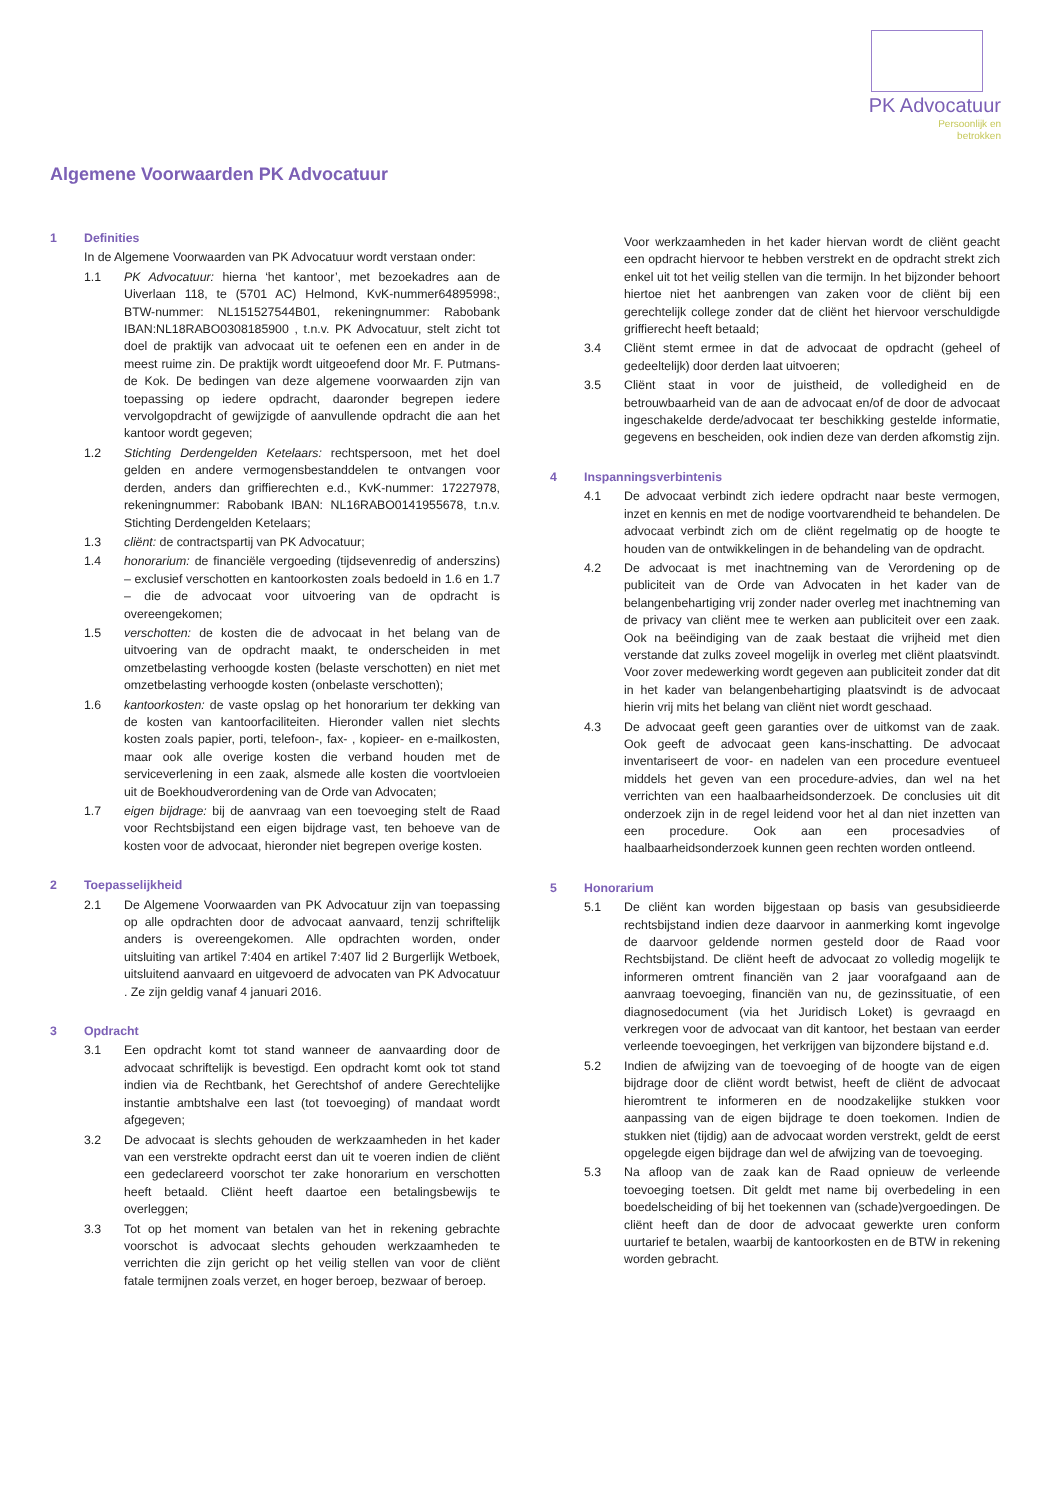PK Advocatuur
Persoonlijk en
betrokken
Algemene Voorwaarden PK Advocatuur
1 Definities
In de Algemene Voorwaarden van PK Advocatuur wordt verstaan onder:
1.1 PK Advocatuur: hierna ‘het kantoor’, met bezoekadres aan de Uiverlaan 118, te (5701 AC) Helmond, KvK-nummer64895998:, BTW-nummer: NL151527544B01, rekeningnummer: Rabobank IBAN:NL18RABO0308185900 , t.n.v. PK Advocatuur, stelt zicht tot doel de praktijk van advocaat uit te oefenen een en ander in de meest ruime zin. De praktijk wordt uitgeoefend door Mr. F. Putmans-de Kok. De bedingen van deze algemene voorwaarden zijn van toepassing op iedere opdracht, daaronder begrepen iedere vervolgopdracht of gewijzigde of aanvullende opdracht die aan het kantoor wordt gegeven;
1.2 Stichting Derdengelden Ketelaars: rechtspersoon, met het doel gelden en andere vermogensbestanddelen te ontvangen voor derden, anders dan griffierechten e.d., KvK-nummer: 17227978, rekeningnummer: Rabobank IBAN: NL16RABO0141955678, t.n.v. Stichting Derdengelden Ketelaars;
1.3 cliënt: de contractspartij van PK Advocatuur;
1.4 honorarium: de financiële vergoeding (tijdsevenredig of anderszins) – exclusief verschotten en kantoorkosten zoals bedoeld in 1.6 en 1.7 – die de advocaat voor uitvoering van de opdracht is overeengekomen;
1.5 verschotten: de kosten die de advocaat in het belang van de uitvoering van de opdracht maakt, te onderscheiden in met omzetbelasting verhoogde kosten (belaste verschotten) en niet met omzetbelasting verhoogde kosten (onbelaste verschotten);
1.6 kantoorkosten: de vaste opslag op het honorarium ter dekking van de kosten van kantoorfaciliteiten. Hieronder vallen niet slechts kosten zoals papier, porti, telefoon-, fax- , kopieer- en e-mailkosten, maar ook alle overige kosten die verband houden met de serviceverlening in een zaak, alsmede alle kosten die voortvloeien uit de Boekhoudverordening van de Orde van Advocaten;
1.7 eigen bijdrage: bij de aanvraag van een toevoeging stelt de Raad voor Rechtsbijstand een eigen bijdrage vast, ten behoeve van de kosten voor de advocaat, hieronder niet begrepen overige kosten.
2 Toepasselijkheid
2.1 De Algemene Voorwaarden van PK Advocatuur zijn van toepassing op alle opdrachten door de advocaat aanvaard, tenzij schriftelijk anders is overeengekomen. Alle opdrachten worden, onder uitsluiting van artikel 7:404 en artikel 7:407 lid 2 Burgerlijk Wetboek, uitsluitend aanvaard en uitgevoerd de advocaten van PK Advocatuur . Ze zijn geldig vanaf 4 januari 2016.
3 Opdracht
3.1 Een opdracht komt tot stand wanneer de aanvaarding door de advocaat schriftelijk is bevestigd. Een opdracht komt ook tot stand indien via de Rechtbank, het Gerechtshof of andere Gerechtelijke instantie ambtshalve een last (tot toevoeging) of mandaat wordt afgegeven;
3.2 De advocaat is slechts gehouden de werkzaamheden in het kader van een verstrekte opdracht eerst dan uit te voeren indien de cliënt een gedeclareerd voorschot ter zake honorarium en verschotten heeft betaald. Cliënt heeft daartoe een betalingsbewijs te overleggen;
3.3 Tot op het moment van betalen van het in rekening gebrachte voorschot is advocaat slechts gehouden werkzaamheden te verrichten die zijn gericht op het veilig stellen van voor de cliënt fatale termijnen zoals verzet, en hoger beroep, bezwaar of beroep.
Voor werkzaamheden in het kader hiervan wordt de cliënt geacht een opdracht hiervoor te hebben verstrekt en de opdracht strekt zich enkel uit tot het veilig stellen van die termijn. In het bijzonder behoort hiertoe niet het aanbrengen van zaken voor de cliënt bij een gerechtelijk college zonder dat de cliënt het hiervoor verschuldigde griffierecht heeft betaald;
3.4 Cliënt stemt ermee in dat de advocaat de opdracht (geheel of gedeeltelijk) door derden laat uitvoeren;
3.5 Cliënt staat in voor de juistheid, de volledigheid en de betrouwbaarheid van de aan de advocaat en/of de door de advocaat ingeschakelde derde/advocaat ter beschikking gestelde informatie, gegevens en bescheiden, ook indien deze van derden afkomstig zijn.
4 Inspanningsverbintenis
4.1 De advocaat verbindt zich iedere opdracht naar beste vermogen, inzet en kennis en met de nodige voortvarendheid te behandelen. De advocaat verbindt zich om de cliënt regelmatig op de hoogte te houden van de ontwikkelingen in de behandeling van de opdracht.
4.2 De advocaat is met inachtneming van de Verordening op de publiciteit van de Orde van Advocaten in het kader van de belangenbehartiging vrij zonder nader overleg met inachtneming van de privacy van cliënt mee te werken aan publiciteit over een zaak. Ook na beëindiging van de zaak bestaat die vrijheid met dien verstande dat zulks zoveel mogelijk in overleg met cliënt plaatsvindt. Voor zover medewerking wordt gegeven aan publiciteit zonder dat dit in het kader van belangenbehartiging plaatsvindt is de advocaat hierin vrij mits het belang van cliënt niet wordt geschaad.
4.3 De advocaat geeft geen garanties over de uitkomst van de zaak. Ook geeft de advocaat geen kans-inschatting. De advocaat inventariseert de voor- en nadelen van een procedure eventueel middels het geven van een procedure-advies, dan wel na het verrichten van een haalbaarheidsonderzoek. De conclusies uit dit onderzoek zijn in de regel leidend voor het al dan niet inzetten van een procedure. Ook aan een procesadvies of haalbaarheidsonderzoek kunnen geen rechten worden ontleend.
5 Honorarium
5.1 De cliënt kan worden bijgestaan op basis van gesubsidieerde rechtsbijstand indien deze daarvoor in aanmerking komt ingevolge de daarvoor geldende normen gesteld door de Raad voor Rechtsbijstand. De cliënt heeft de advocaat zo volledig mogelijk te informeren omtrent financiën van 2 jaar voorafgaand aan de aanvraag toevoeging, financiën van nu, de gezinssituatie, of een diagnosedocument (via het Juridisch Loket) is gevraagd en verkregen voor de advocaat van dit kantoor, het bestaan van eerder verleende toevoegingen, het verkrijgen van bijzondere bijstand e.d.
5.2 Indien de afwijzing van de toevoeging of de hoogte van de eigen bijdrage door de cliënt wordt betwist, heeft de cliënt de advocaat hieromtrent te informeren en de noodzakelijke stukken voor aanpassing van de eigen bijdrage te doen toekomen. Indien de stukken niet (tijdig) aan de advocaat worden verstrekt, geldt de eerst opgelegde eigen bijdrage dan wel de afwijzing van de toevoeging.
5.3 Na afloop van de zaak kan de Raad opnieuw de verleende toevoeging toetsen. Dit geldt met name bij overbedeling in een boedelscheiding of bij het toekennen van (schade)vergoedingen. De cliënt heeft dan de door de advocaat gewerkte uren conform uurtarief te betalen, waarbij de kantoorkosten en de BTW in rekening worden gebracht.